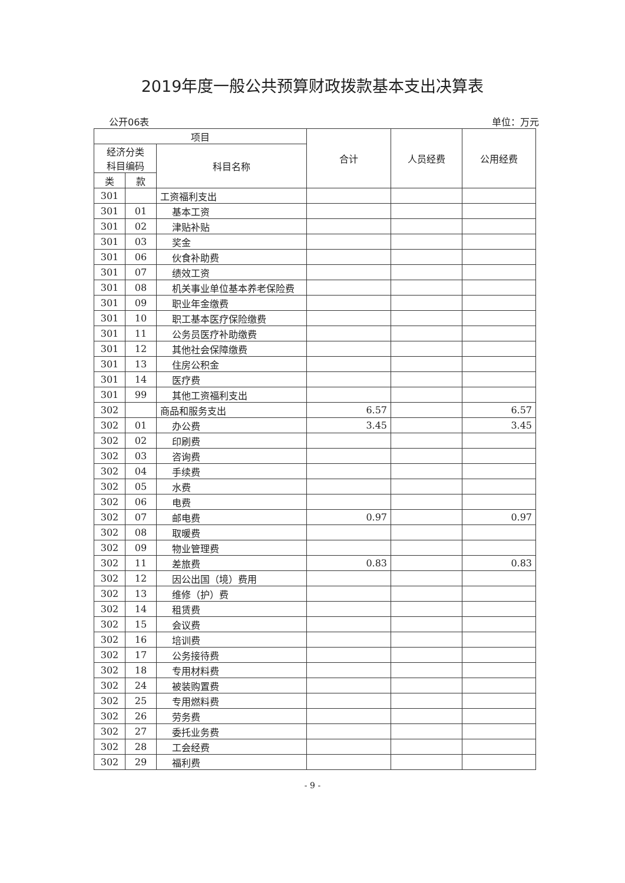2019年度一般公共预算财政拨款基本支出决算表
公开06表 单位：万元
| 项目 | | | 合计 | 人员经费 | 公用经费 |
| --- | --- | --- | --- | --- | --- |
| 经济分类 科目编码 | | 科目名称 | | | |
| 类 | 款 | | | | |
| 301 | | 工资福利支出 | | | |
| 301 | 01 | 基本工资 | | | |
| 301 | 02 | 津贴补贴 | | | |
| 301 | 03 | 奖金 | | | |
| 301 | 06 | 伙食补助费 | | | |
| 301 | 07 | 绩效工资 | | | |
| 301 | 08 | 机关事业单位基本养老保险费 | | | |
| 301 | 09 | 职业年金缴费 | | | |
| 301 | 10 | 职工基本医疗保险缴费 | | | |
| 301 | 11 | 公务员医疗补助缴费 | | | |
| 301 | 12 | 其他社会保障缴费 | | | |
| 301 | 13 | 住房公积金 | | | |
| 301 | 14 | 医疗费 | | | |
| 301 | 99 | 其他工资福利支出 | | | |
| 302 | | 商品和服务支出 | 6.57 | | 6.57 |
| 302 | 01 | 办公费 | 3.45 | | 3.45 |
| 302 | 02 | 印刷费 | | | |
| 302 | 03 | 咨询费 | | | |
| 302 | 04 | 手续费 | | | |
| 302 | 05 | 水费 | | | |
| 302 | 06 | 电费 | | | |
| 302 | 07 | 邮电费 | 0.97 | | 0.97 |
| 302 | 08 | 取暖费 | | | |
| 302 | 09 | 物业管理费 | | | |
| 302 | 11 | 差旅费 | 0.83 | | 0.83 |
| 302 | 12 | 因公出国（境）费用 | | | |
| 302 | 13 | 维修（护）费 | | | |
| 302 | 14 | 租赁费 | | | |
| 302 | 15 | 会议费 | | | |
| 302 | 16 | 培训费 | | | |
| 302 | 17 | 公务接待费 | | | |
| 302 | 18 | 专用材料费 | | | |
| 302 | 24 | 被装购置费 | | | |
| 302 | 25 | 专用燃料费 | | | |
| 302 | 26 | 劳务费 | | | |
| 302 | 27 | 委托业务费 | | | |
| 302 | 28 | 工会经费 | | | |
| 302 | 29 | 福利费 | | | |
- 9 -